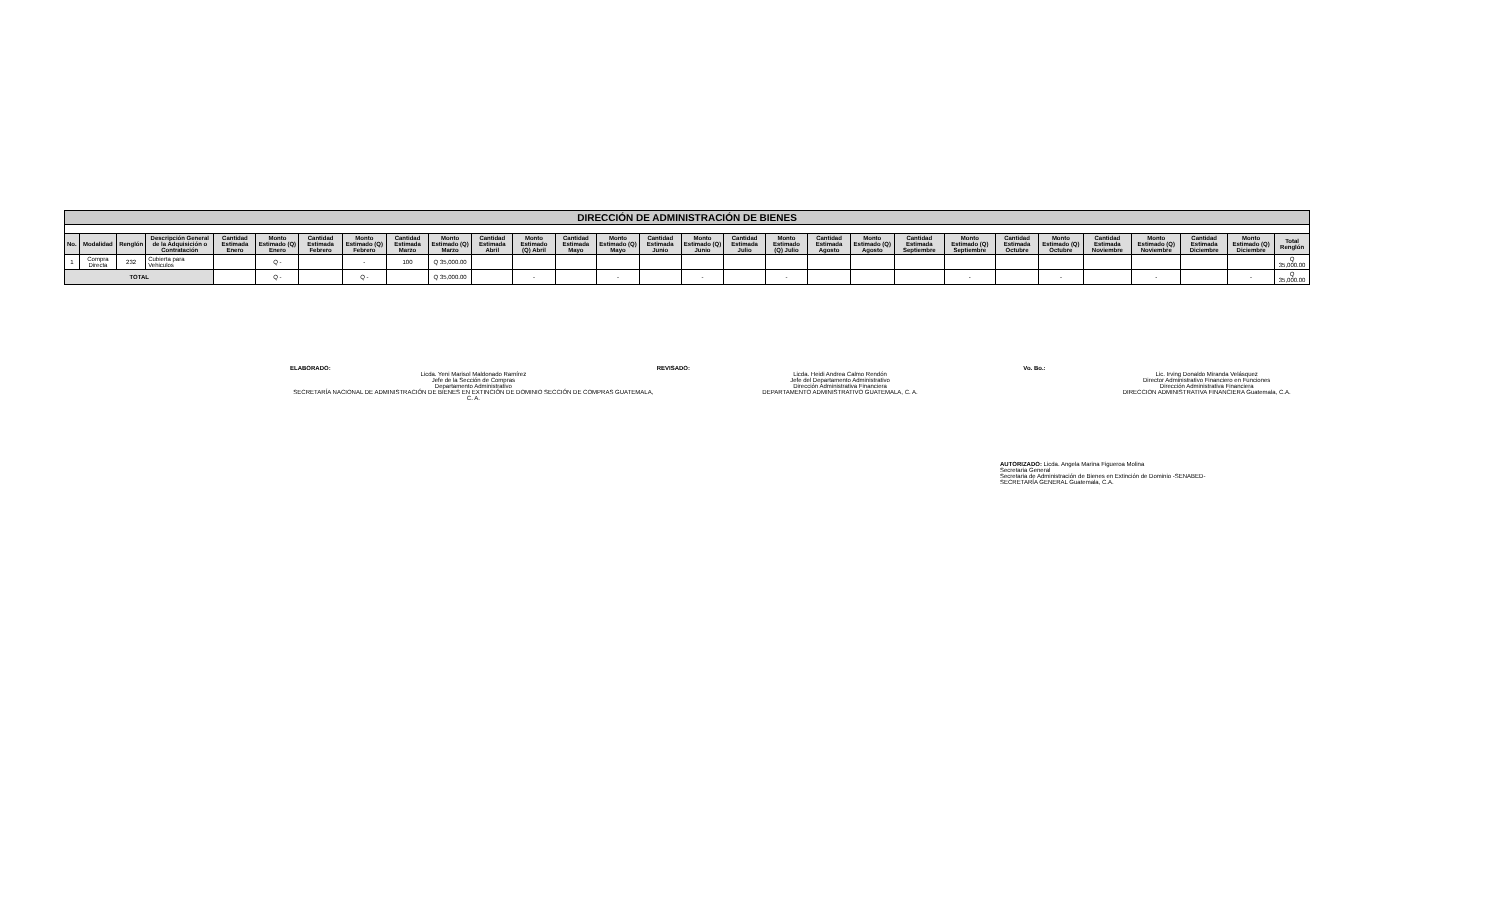| DIRECCIÓN DE ADMINISTRACIÓN DE BIENES | | | | | | | | | | | | | | | | | | | | | | | | | | | | |
| --- | --- | --- | --- | --- | --- | --- | --- | --- | --- | --- | --- | --- | --- | --- | --- | --- | --- | --- | --- | --- | --- | --- | --- | --- | --- | --- | --- | --- |
| No. | Modalidad | Renglón | Descripción General de la Adquisición o Contratación | Cantidad Estimada Enero | Monto Estimado (Q) Enero | Cantidad Estimada Febrero | Monto Estimado (Q) Febrero | Cantidad Estimada Marzo | Monto Estimado (Q) Marzo | Cantidad Estimada Abril | Monto Estimado (Q) Abril | Cantidad Estimada Mayo | Monto Estimado (Q) Mayo | Cantidad Estimada Junio | Monto Estimado (Q) Junio | Cantidad Estimada Julio | Monto Estimado (Q) Julio | Cantidad Estimada Agosto | Monto Estimado (Q) Agosto | Cantidad Estimada Septiembre | Monto Estimado (Q) Septiembre | Cantidad Estimada Octubre | Monto Estimado (Q) Octubre | Cantidad Estimada Noviembre | Monto Estimado (Q) Noviembre | Cantidad Estimada Diciembre | Monto Estimado (Q) Diciembre | Total Renglón |
| 1 | Compra Directa | 232 | Cubierta para Vehiculos | | Q - | | - | 100 | Q 35,000.00 | | | | | | | | | | | | | | | | | | | Q 35,000.00 |
| TOTAL | | | | | Q - | | Q - | | Q 35,000.00 | | - | | - | | - | | - | | | | - | | - | | - | | - | Q 35,000.00 |
ELABORADO:
Licda. Yeni Marisol Maldonado Ramírez
Jefe de la Sección de Compras
Departamento Administrativo
SECRETARÍA NACIONAL DE ADMINISTRACIÓN DE BIENES EN EXTINCIÓN DE DOMINIO SECCIÓN DE COMPRAS GUATEMALA, C. A.
REVISADO:
Licda. Heidi Andrea Calmo Rendón
Jefe del Departamento Administrativo
Dirección Administrativa Financiera
DEPARTAMENTO ADMINISTRATIVO GUATEMALA, C. A.
Vo. Bo.:
Lic. Irving Donaldo Miranda Velásquez
Director Administrativo Financiero en Funciones
Dirección Administrativa Financiera
DIRECCION ADMINISTRATIVA FINANCIERA Guatemala, C.A.
AUTORIZADO: Licda. Angela Marina Figueroa Molina
Secretaria General
Secretaria de Administración de Bienes en Extinción de Dominio -SENABED-
SECRETARÍA GENERAL Guatemala, C.A.